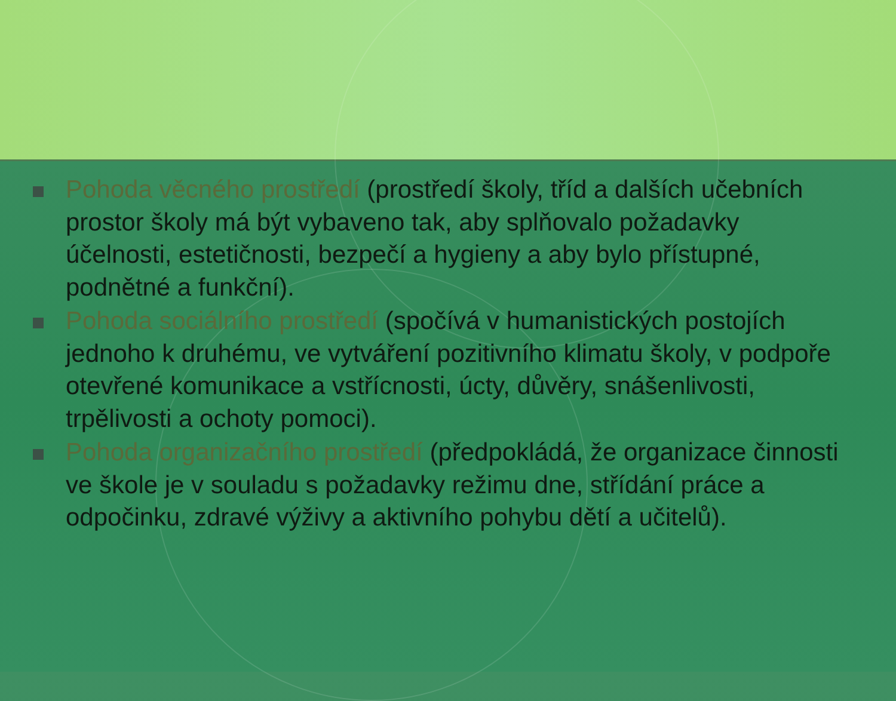Pohoda věcného prostředí (prostředí školy, tříd a dalších učebních prostor školy má být vybaveno tak, aby splňovalo požadavky účelnosti, estetičnosti, bezpečí a hygieny a aby bylo přístupné, podnětné a funkční).
Pohoda sociálního prostředí (spočívá v humanistických postojích jednoho k druhému, ve vytváření pozitivního klimatu školy, v podpoře otevřené komunikace a vstřícnosti, úcty, důvěry, snášenlivosti, trpělivosti a ochoty pomoci).
Pohoda organizačního prostředí (předpokládá, že organizace činnosti ve škole je v souladu s požadavky režimu dne, střídání práce a odpočinku, zdravé výživy a aktivního pohybu dětí a učitelů).